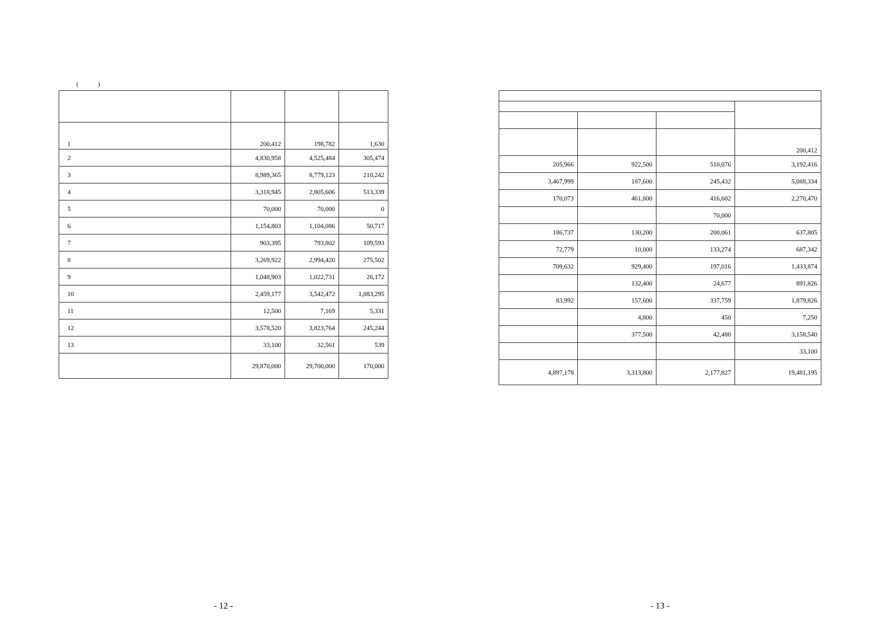( )
| 1 | 200,412 | 198,782 | 1,630 |
| 2 | 4,830,958 | 4,525,484 | 305,474 |
| 3 | 8,989,365 | 8,779,123 | 210,242 |
| 4 | 3,318,945 | 2,805,606 | 513,339 |
| 5 | 70,000 | 70,000 | 0 |
| 6 | 1,154,803 | 1,104,086 | 50,717 |
| 7 | 903,395 | 793,802 | 109,593 |
| 8 | 3,269,922 | 2,994,420 | 275,502 |
| 9 | 1,048,903 | 1,022,731 | 26,172 |
| 10 | 2,459,177 | 3,542,472 | 1,083,295 |
| 11 | 12,500 | 7,169 | 5,331 |
| 12 | 3,578,520 | 3,823,764 | 245,244 |
| 13 | 33,100 | 32,561 | 539 |
| | 29,870,000 | 29,700,000 | 170,000 |
- 12 -
| | | | 200,412 |
| 205,966 | 922,500 | 510,076 | 3,192,416 |
| 3,467,999 | 187,600 | 245,432 | 5,088,334 |
| 170,073 | 461,800 | 416,602 | 2,270,470 |
| | | 70,000 | |
| 186,737 | 130,200 | 200,061 | 637,805 |
| 72,779 | 10,000 | 133,274 | 687,342 |
| 709,632 | 929,400 | 197,016 | 1,433,874 |
| | 132,400 | 24,677 | 891,826 |
| 83,992 | 157,600 | 337,759 | 1,879,826 |
| | 4,800 | 450 | 7,250 |
| | 377,500 | 42,480 | 3,158,540 |
| | | | 33,100 |
| 4,897,178 | 3,313,800 | 2,177,827 | 19,481,195 |
- 13 -